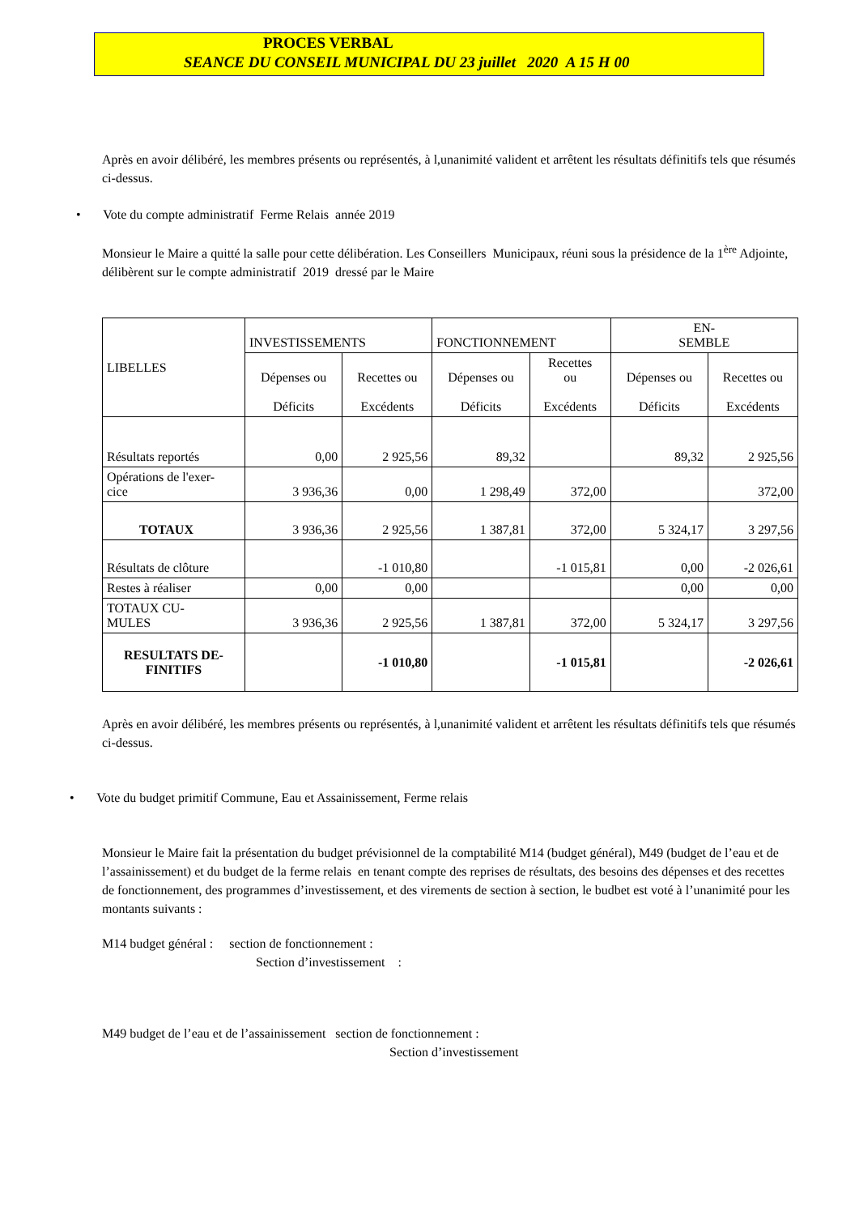PROCES VERBAL
SEANCE DU CONSEIL MUNICIPAL DU 23 juillet 2020 A 15 H 00
Après en avoir délibéré, les membres présents ou représentés, à l,unanimité valident et arrêtent les résultats définitifs tels que résumés ci-dessus.
• Vote du compte administratif Ferme Relais année 2019
Monsieur le Maire a quitté la salle pour cette délibération. Les Conseillers Municipaux, réuni sous la présidence de la 1<sup>ère</sup> Adjointe, délibèrent sur le compte administratif 2019 dressé par le Maire
| LIBELLES | INVESTISSEMENTS | | FONCTIONNEMENT | | EN- SEMBLE | |
| | Dépenses ou Déficits | Recettes ou Excédents | Dépenses ou Déficits | Recettes ou Excédents | Dépenses ou Déficits | Recettes ou Excédents |
| Résultats reportés | 0,00 | 2 925,56 | 89,32 | | 89,32 | 2 925,56 |
| Opérations de l'exer- cice | 3 936,36 | 0,00 | 1 298,49 | 372,00 | | 372,00 |
| TOTAUX | 3 936,36 | 2 925,56 | 1 387,81 | 372,00 | 5 324,17 | 3 297,56 |
| Résultats de clôture | | -1 010,80 | | -1 015,81 | 0,00 | -2 026,61 |
| Restes à réaliser | 0,00 | 0,00 | | | 0,00 | 0,00 |
| TOTAUX CU- MULES | 3 936,36 | 2 925,56 | 1 387,81 | 372,00 | 5 324,17 | 3 297,56 |
| RESULTATS DE- FINITIFS | | -1 010,80 | | -1 015,81 | | -2 026,61 |
Après en avoir délibéré, les membres présents ou représentés, à l,unanimité valident et arrêtent les résultats définitifs tels que résumés ci-dessus.
• Vote du budget primitif Commune, Eau et Assainissement, Ferme relais
Monsieur le Maire fait la présentation du budget prévisionnel de la comptabilité M14 (budget général), M49 (budget de l’eau et de l’assainissement) et du budget de la ferme relais en tenant compte des reprises de résultats, des besoins des dépenses et des recettes de fonctionnement, des programmes d’investissement, et des virements de section à section, le budbet est voté à l’unanimité pour les montants suivants :
M14 budget général : section de fonctionnement :
Section d’investissement :
M49 budget de l’eau et de l’assainissement section de fonctionnement :
Section d’investissement